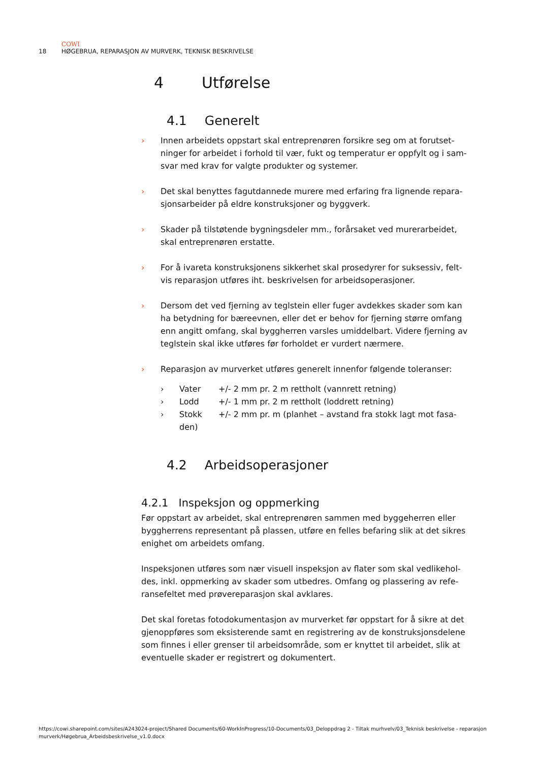COWI
18 HØGEBRUA, REPARASJON AV MURVERK, TEKNISK BESKRIVELSE
4 Utførelse
4.1 Generelt
› Innen arbeidets oppstart skal entreprenøren forsikre seg om at forutset-ninger for arbeidet i forhold til vær, fukt og temperatur er oppfylt og i sam-svar med krav for valgte produkter og systemer.
› Det skal benyttes fagutdannede murere med erfaring fra lignende repara-sjonsarbeider på eldre konstruksjoner og byggverk.
› Skader på tilstøtende bygningsdeler mm., forårsaket ved murerarbeidet, skal entreprenøren erstatte.
› For å ivareta konstruksjonens sikkerhet skal prosedyrer for suksessiv, felt-vis reparasjon utføres iht. beskrivelsen for arbeidsoperasjoner.
› Dersom det ved fjerning av teglstein eller fuger avdekkes skader som kan ha betydning for bæreevnen, eller det er behov for fjerning større omfang enn angitt omfang, skal byggherren varsles umiddelbart. Videre fjerning av teglstein skal ikke utføres før forholdet er vurdert nærmere.
› Reparasjon av murverket utføres generelt innenfor følgende toleranser:
› Vater +/- 2 mm pr. 2 m rettholt (vannrett retning)
› Lodd +/- 1 mm pr. 2 m rettholt (loddrett retning)
› Stokk +/- 2 mm pr. m (planhet – avstand fra stokk lagt mot fasa-den)
4.2 Arbeidsoperasjoner
4.2.1 Inspeksjon og oppmerking
Før oppstart av arbeidet, skal entreprenøren sammen med byggeherren eller byggherrens representant på plassen, utføre en felles befaring slik at det sikres enighet om arbeidets omfang.
Inspeksjonen utføres som nær visuell inspeksjon av flater som skal vedlikehol-des, inkl. oppmerking av skader som utbedres. Omfang og plassering av refe-ransefeltet med prøvereparasjon skal avklares.
Det skal foretas fotodokumentasjon av murverket før oppstart for å sikre at det gjenoppføres som eksisterende samt en registrering av de konstruksjonsdelene som finnes i eller grenser til arbeidsområde, som er knyttet til arbeidet, slik at eventuelle skader er registrert og dokumentert.
https://cowi.sharepoint.com/sites/A243024-project/Shared Documents/60-WorkInProgress/10-Documents/03_Deloppdrag 2 - Tiltak murhvelv/03_Teknisk beskrivelse - reparasjon murverk/Høgebrua_Arbeidsbeskrivelse_v1.0.docx